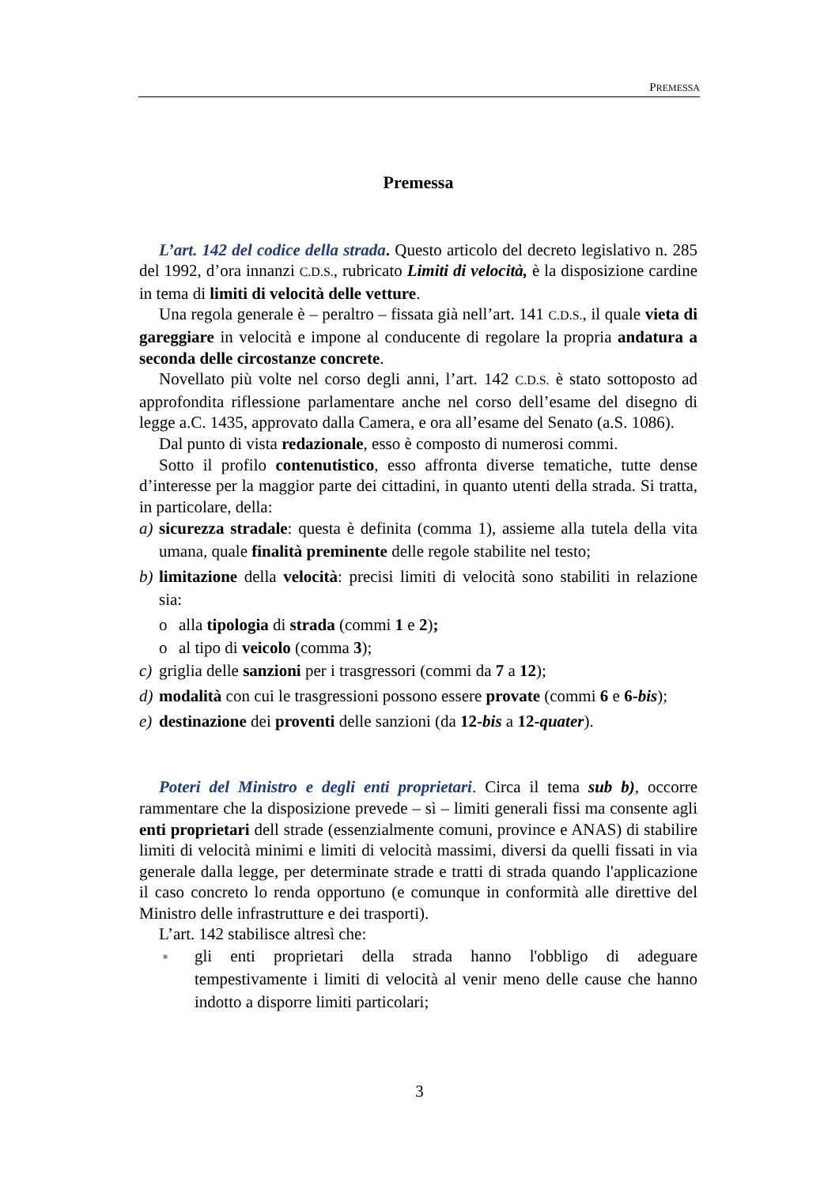PREMESSA
Premessa
L’art. 142 del codice della strada. Questo articolo del decreto legislativo n. 285 del 1992, d’ora innanzi C.D.S., rubricato Limiti di velocità, è la disposizione cardine in tema di limiti di velocità delle vetture.
Una regola generale è – peraltro – fissata già nell’art. 141 C.D.S., il quale vieta di gareggiare in velocità e impone al conducente di regolare la propria andatura a seconda delle circostanze concrete.
Novellato più volte nel corso degli anni, l’art. 142 C.D.S. è stato sottoposto ad approfondita riflessione parlamentare anche nel corso dell’esame del disegno di legge a.C. 1435, approvato dalla Camera, e ora all’esame del Senato (a.S. 1086).
Dal punto di vista redazionale, esso è composto di numerosi commi.
Sotto il profilo contenutistico, esso affronta diverse tematiche, tutte dense d’interesse per la maggior parte dei cittadini, in quanto utenti della strada. Si tratta, in particolare, della:
a) sicurezza stradale: questa è definita (comma 1), assieme alla tutela della vita umana, quale finalità preminente delle regole stabilite nel testo;
b) limitazione della velocità: precisi limiti di velocità sono stabiliti in relazione sia:
o alla tipologia di strada (commi 1 e 2);
o al tipo di veicolo (comma 3);
c) griglia delle sanzioni per i trasgressori (commi da 7 a 12);
d) modalità con cui le trasgressioni possono essere provate (commi 6 e 6-bis);
e) destinazione dei proventi delle sanzioni (da 12-bis a 12-quater).
Poteri del Ministro e degli enti proprietari. Circa il tema sub b), occorre rammentare che la disposizione prevede – sì – limiti generali fissi ma consente agli enti proprietari dell strade (essenzialmente comuni, province e ANAS) di stabilire limiti di velocità minimi e limiti di velocità massimi, diversi da quelli fissati in via generale dalla legge, per determinate strade e tratti di strada quando l'applicazione il caso concreto lo renda opportuno (e comunque in conformità alle direttive del Ministro delle infrastrutture e dei trasporti).
L’art. 142 stabilisce altresì che:
■ gli enti proprietari della strada hanno l'obbligo di adeguare tempestivamente i limiti di velocità al venir meno delle cause che hanno indotto a disporre limiti particolari;
3